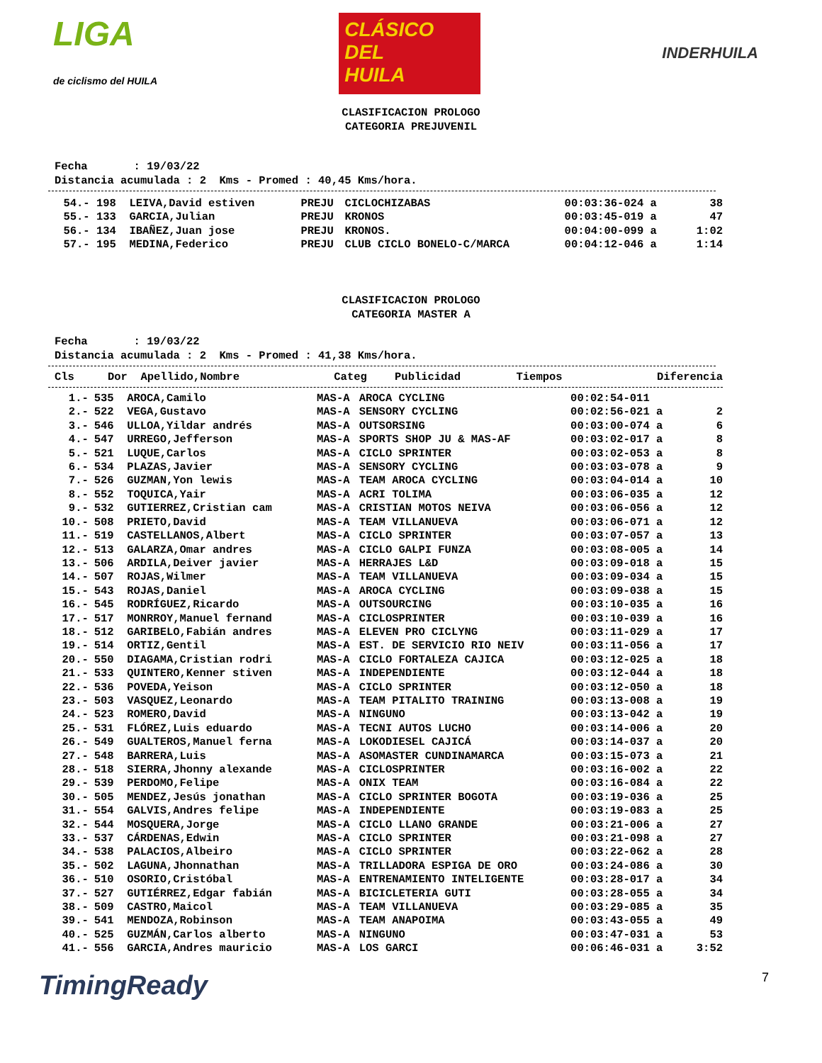LIGA
de ciclismo del HUILA
CLÁSICO
DEL
HUILA
INDERHUILA
CLASIFICACION PROLOGO
CATEGORIA PREJUVENIL
Fecha : 19/03/22 Distancia acumulada : 2 Kms - Promed : 40,45 Kms/hora.
| 54.- | 198 | LEIVA,David estiven | PREJU | CICLOCHIZABAS | 00:03:36-024 a | 38 |
| 55.- | 133 | GARCIA,Julian | PREJU | KRONOS | 00:03:45-019 a | 47 |
| 56.- | 134 | IBAÑEZ,Juan jose | PREJU | KRONOS. | 00:04:00-099 a | 1:02 |
| 57.- | 195 | MEDINA,Federico | PREJU | CLUB CICLO BONELO-C/MARCA | 00:04:12-046 a | 1:14 |
CLASIFICACION PROLOGO
CATEGORIA MASTER A
Fecha : 19/03/22 Distancia acumulada : 2 Kms - Promed : 41,38 Kms/hora.
| Cls | Dor | Apellido,Nombre | Categ | Publicidad | Tiempos | Diferencia |
| --- | --- | --- | --- | --- | --- | --- |
| 1.- | 535 | AROCA,Camilo | MAS-A | AROCA CYCLING | 00:02:54-011 | |
| 2.- | 522 | VEGA,Gustavo | MAS-A | SENSORY CYCLING | 00:02:56-021 a | 2 |
| 3.- | 546 | ULLOA,Yildar andrés | MAS-A | OUTSORSING | 00:03:00-074 a | 6 |
| 4.- | 547 | URREGO,Jefferson | MAS-A | SPORTS SHOP JU & MAS-AF | 00:03:02-017 a | 8 |
| 5.- | 521 | LUQUE,Carlos | MAS-A | CICLO SPRINTER | 00:03:02-053 a | 8 |
| 6.- | 534 | PLAZAS,Javier | MAS-A | SENSORY CYCLING | 00:03:03-078 a | 9 |
| 7.- | 526 | GUZMAN,Yon lewis | MAS-A | TEAM AROCA CYCLING | 00:03:04-014 a | 10 |
| 8.- | 552 | TOQUICA,Yair | MAS-A | ACRI TOLIMA | 00:03:06-035 a | 12 |
| 9.- | 532 | GUTIERREZ,Cristian cam | MAS-A | CRISTIAN MOTOS NEIVA | 00:03:06-056 a | 12 |
| 10.- | 508 | PRIETO,David | MAS-A | TEAM VILLANUEVA | 00:03:06-071 a | 12 |
| 11.- | 519 | CASTELLANOS,Albert | MAS-A | CICLO SPRINTER | 00:03:07-057 a | 13 |
| 12.- | 513 | GALARZA,Omar andres | MAS-A | CICLO GALPI FUNZA | 00:03:08-005 a | 14 |
| 13.- | 506 | ARDILA,Deiver javier | MAS-A | HERRAJES L&D | 00:03:09-018 a | 15 |
| 14.- | 507 | ROJAS,Wilmer | MAS-A | TEAM VILLANUEVA | 00:03:09-034 a | 15 |
| 15.- | 543 | ROJAS,Daniel | MAS-A | AROCA CYCLING | 00:03:09-038 a | 15 |
| 16.- | 545 | RODRÍGUEZ,Ricardo | MAS-A | OUTSOURCING | 00:03:10-035 a | 16 |
| 17.- | 517 | MONRROY,Manuel fernand | MAS-A | CICLOSPRINTER | 00:03:10-039 a | 16 |
| 18.- | 512 | GARIBELO,Fabián andres | MAS-A | ELEVEN PRO CICLYNG | 00:03:11-029 a | 17 |
| 19.- | 514 | ORTIZ,Gentil | MAS-A | EST. DE SERVICIO RIO NEIV | 00:03:11-056 a | 17 |
| 20.- | 550 | DIAGAMA,Cristian rodri | MAS-A | CICLO FORTALEZA CAJICA | 00:03:12-025 a | 18 |
| 21.- | 533 | QUINTERO,Kenner stiven | MAS-A | INDEPENDIENTE | 00:03:12-044 a | 18 |
| 22.- | 536 | POVEDA,Yeison | MAS-A | CICLO SPRINTER | 00:03:12-050 a | 18 |
| 23.- | 503 | VASQUEZ,Leonardo | MAS-A | TEAM PITALITO TRAINING | 00:03:13-008 a | 19 |
| 24.- | 523 | ROMERO,David | MAS-A | NINGUNO | 00:03:13-042 a | 19 |
| 25.- | 531 | FLÓREZ,Luis eduardo | MAS-A | TECNI AUTOS LUCHO | 00:03:14-006 a | 20 |
| 26.- | 549 | GUALTEROS,Manuel ferna | MAS-A | LOKODIESEL CAJICÁ | 00:03:14-037 a | 20 |
| 27.- | 548 | BARRERA,Luis | MAS-A | ASOMASTER CUNDINAMARCA | 00:03:15-073 a | 21 |
| 28.- | 518 | SIERRA,Jhonny alexande | MAS-A | CICLOSPRINTER | 00:03:16-002 a | 22 |
| 29.- | 539 | PERDOMO,Felipe | MAS-A | ONIX TEAM | 00:03:16-084 a | 22 |
| 30.- | 505 | MENDEZ,Jesús jonathan | MAS-A | CICLO SPRINTER BOGOTA | 00:03:19-036 a | 25 |
| 31.- | 554 | GALVIS,Andres felipe | MAS-A | INDEPENDIENTE | 00:03:19-083 a | 25 |
| 32.- | 544 | MOSQUERA,Jorge | MAS-A | CICLO LLANO GRANDE | 00:03:21-006 a | 27 |
| 33.- | 537 | CÁRDENAS,Edwin | MAS-A | CICLO SPRINTER | 00:03:21-098 a | 27 |
| 34.- | 538 | PALACIOS,Albeiro | MAS-A | CICLO SPRINTER | 00:03:22-062 a | 28 |
| 35.- | 502 | LAGUNA,Jhonnathan | MAS-A | TRILLADORA ESPIGA DE ORO | 00:03:24-086 a | 30 |
| 36.- | 510 | OSORIO,Cristóbal | MAS-A | ENTRENAMIENTO INTELIGENTE | 00:03:28-017 a | 34 |
| 37.- | 527 | GUTIÉRREZ,Edgar fabián | MAS-A | BICICLETERIA GUTI | 00:03:28-055 a | 34 |
| 38.- | 509 | CASTRO,Maicol | MAS-A | TEAM VILLANUEVA | 00:03:29-085 a | 35 |
| 39.- | 541 | MENDOZA,Robinson | MAS-A | TEAM ANAPOIMA | 00:03:43-055 a | 49 |
| 40.- | 525 | GUZMÁN,Carlos alberto | MAS-A | NINGUNO | 00:03:47-031 a | 53 |
| 41.- | 556 | GARCIA,Andres mauricio | MAS-A | LOS GARCI | 00:06:46-031 a | 3:52 |
TimingReady
7